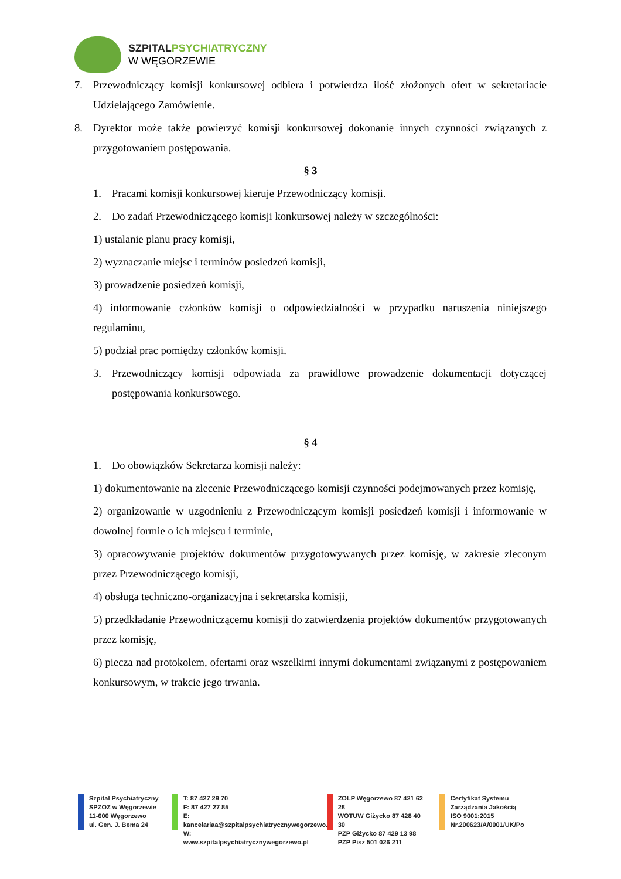SZPITAL PSYCHIATRYCZNY
W WĘGORZEWIE
7. Przewodniczący komisji konkursowej odbiera i potwierdza ilość złożonych ofert w sekretariacie Udzielającego Zamówienie.
8. Dyrektor może także powierzyć komisji konkursowej dokonanie innych czynności związanych z przygotowaniem postępowania.
§ 3
1. Pracami komisji konkursowej kieruje Przewodniczący komisji.
2. Do zadań Przewodniczącego komisji konkursowej należy w szczególności:
1) ustalanie planu pracy komisji,
2) wyznaczanie miejsc i terminów posiedzeń komisji,
3) prowadzenie posiedzeń komisji,
4) informowanie członków komisji o odpowiedzialności w przypadku naruszenia niniejszego regulaminu,
5) podział prac pomiędzy członków komisji.
3. Przewodniczący komisji odpowiada za prawidłowe prowadzenie dokumentacji dotyczącej postępowania konkursowego.
§ 4
1. Do obowiązków Sekretarza komisji należy:
1) dokumentowanie na zlecenie Przewodniczącego komisji czynności podejmowanych przez komisję,
2) organizowanie w uzgodnieniu z Przewodniczącym komisji posiedzeń komisji i informowanie w dowolnej formie o ich miejscu i terminie,
3) opracowywanie projektów dokumentów przygotowywanych przez komisję, w zakresie zleconym przez Przewodniczącego komisji,
4) obsługa techniczno-organizacyjna i sekretarska komisji,
5) przedkładanie Przewodniczącemu komisji do zatwierdzenia projektów dokumentów przygotowanych przez komisję,
6) piecza nad protokołem, ofertami oraz wszelkimi innymi dokumentami związanymi z postępowaniem konkursowym, w trakcie jego trwania.
Szpital Psychiatryczny
SPZOZ w Węgorzewie
11-600 Węgorzewo
ul. Gen. J. Bema 24
T: 87 427 29 70
F: 87 427 27 85
E: kancelariaa@szpitalpsychiatrycznywegorzewo.pl
W: www.szpitalpsychiatrycznywegorzewo.pl
ZOLP Węgorzewo 87 421 62 28
WOTUW Giżycko 87 428 40 30
PZP Giżycko 87 429 13 98
PZP Pisz 501 026 211
Certyfikat Systemu
Zarządzania Jakością
ISO 9001:2015
Nr.200623/A/0001/UK/Po